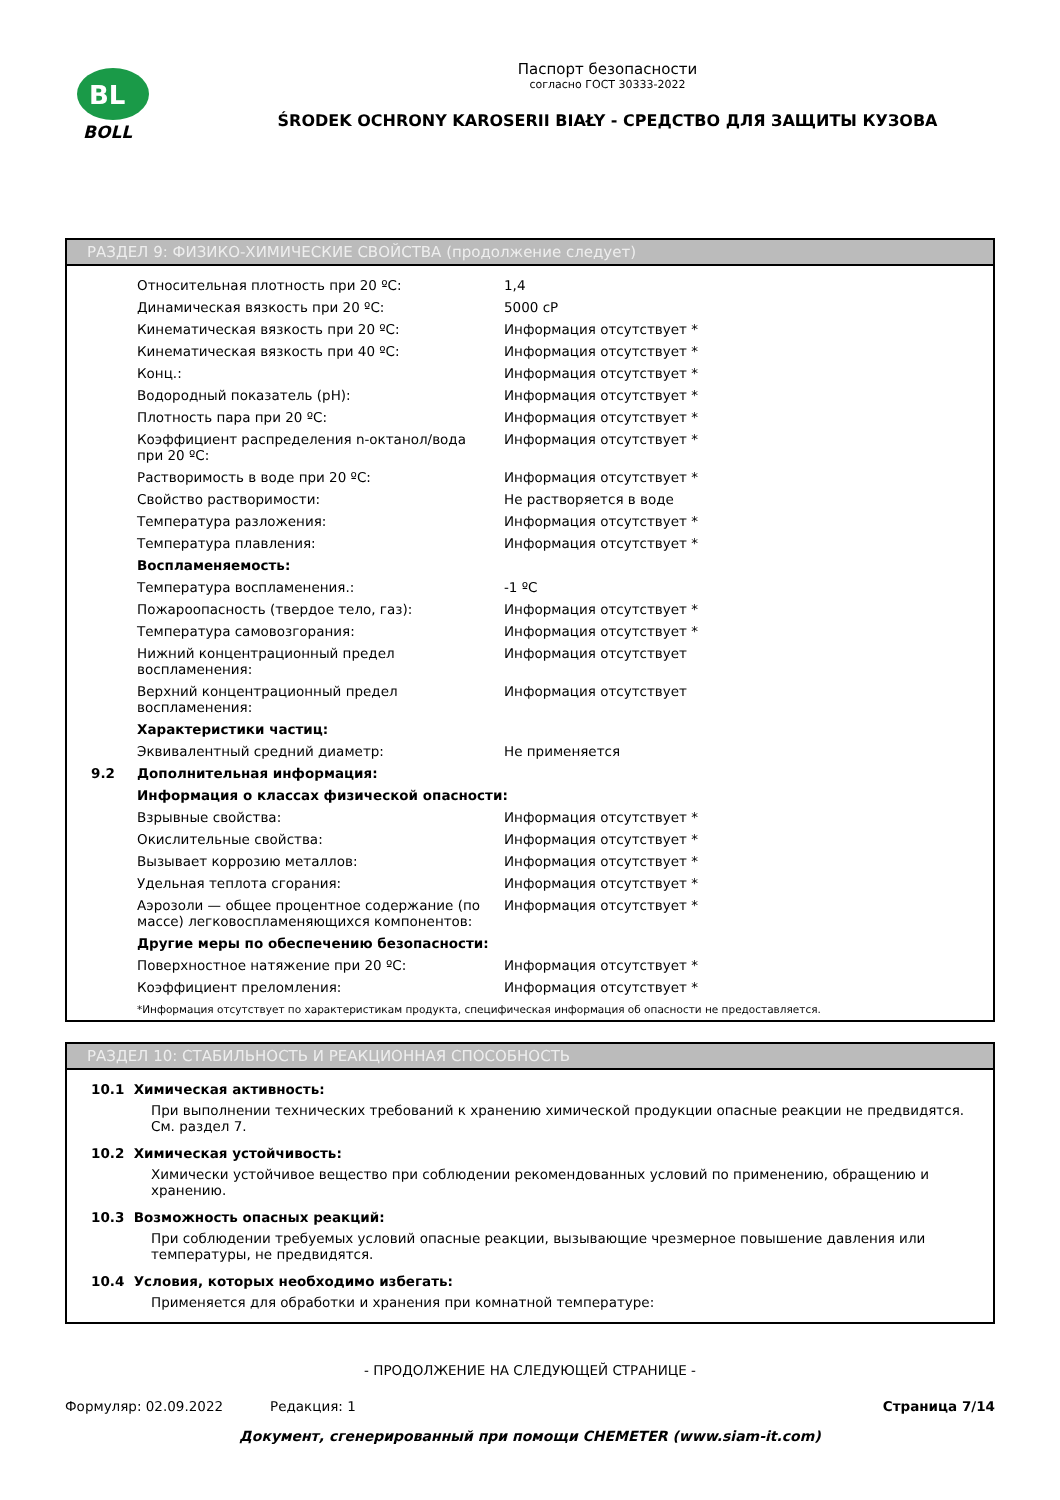BL
BOLL
Паспорт безопасности
согласно ГОСТ 30333-2022
ŚRODEK OCHRONY KAROSERII BIAŁY - СРЕДСТВО ДЛЯ ЗАЩИТЫ КУЗОВА
РАЗДЕЛ 9: ФИЗИКО-ХИМИЧЕСКИЕ СВОЙСТВА (продолжение следует)
| | Относительная плотность при 20 ºC: | 1,4 |
| | Динамическая вязкость при 20 ºC: | 5000 cP |
| | Кинематическая вязкость при 20 ºC: | Информация отсутствует * |
| | Кинематическая вязкость при 40 ºC: | Информация отсутствует * |
| | Конц.: | Информация отсутствует * |
| | Водородный показатель (pH): | Информация отсутствует * |
| | Плотность пара при 20 ºC: | Информация отсутствует * |
| | Коэффициент распределения n-октанол/вода при 20 ºC: | Информация отсутствует * |
| | Растворимость в воде при 20 ºC: | Информация отсутствует * |
| | Свойство растворимости: | Не растворяется в воде |
| | Температура разложения: | Информация отсутствует * |
| | Температура плавления: | Информация отсутствует * |
| | Воспламеняемость: | |
| | Температура воспламенения.: | -1 ºC |
| | Пожароопасность (твердое тело, газ): | Информация отсутствует * |
| | Температура самовозгорания: | Информация отсутствует * |
| | Нижний концентрационный предел воспламенения: | Информация отсутствует |
| | Верхний концентрационный предел воспламенения: | Информация отсутствует |
| | Характеристики частиц: | |
| | Эквивалентный средний диаметр: | Не применяется |
| 9.2 | Дополнительная информация: | |
| | Информация о классах физической опасности: | |
| | Взрывные свойства: | Информация отсутствует * |
| | Окислительные свойства: | Информация отсутствует * |
| | Вызывает коррозию металлов: | Информация отсутствует * |
| | Удельная теплота сгорания: | Информация отсутствует * |
| | Аэрозоли — общее процентное содержание (по массе) легковоспламеняющихся компонентов: | Информация отсутствует * |
| | Другие меры по обеспечению безопасности: | |
| | Поверхностное натяжение при 20 ºC: | Информация отсутствует * |
| | Коэффициент преломления: | Информация отсутствует * |
| | *Информация отсутствует по характеристикам продукта, специфическая информация об опасности не предоставляется. | |
РАЗДЕЛ 10: СТАБИЛЬНОСТЬ И РЕАКЦИОННАЯ СПОСОБНОСТЬ
10.1 Химическая активность:
При выполнении технических требований к хранению химической продукции опасные реакции не предвидятся. См. раздел 7.
10.2 Химическая устойчивость:
Химически устойчивое вещество при соблюдении рекомендованных условий по применению, обращению и хранению.
10.3 Возможность опасных реакций:
При соблюдении требуемых условий опасные реакции, вызывающие чрезмерное повышение давления или температуры, не предвидятся.
10.4 Условия, которых необходимо избегать:
Применяется для обработки и хранения при комнатной температуре:
- ПРОДОЛЖЕНИЕ НА СЛЕДУЮЩЕЙ СТРАНИЦЕ -
Формуляр: 02.09.2022 Редакция: 1 Страница 7/14
Документ, сгенерированный при помощи CHEMETER (www.siam-it.com)